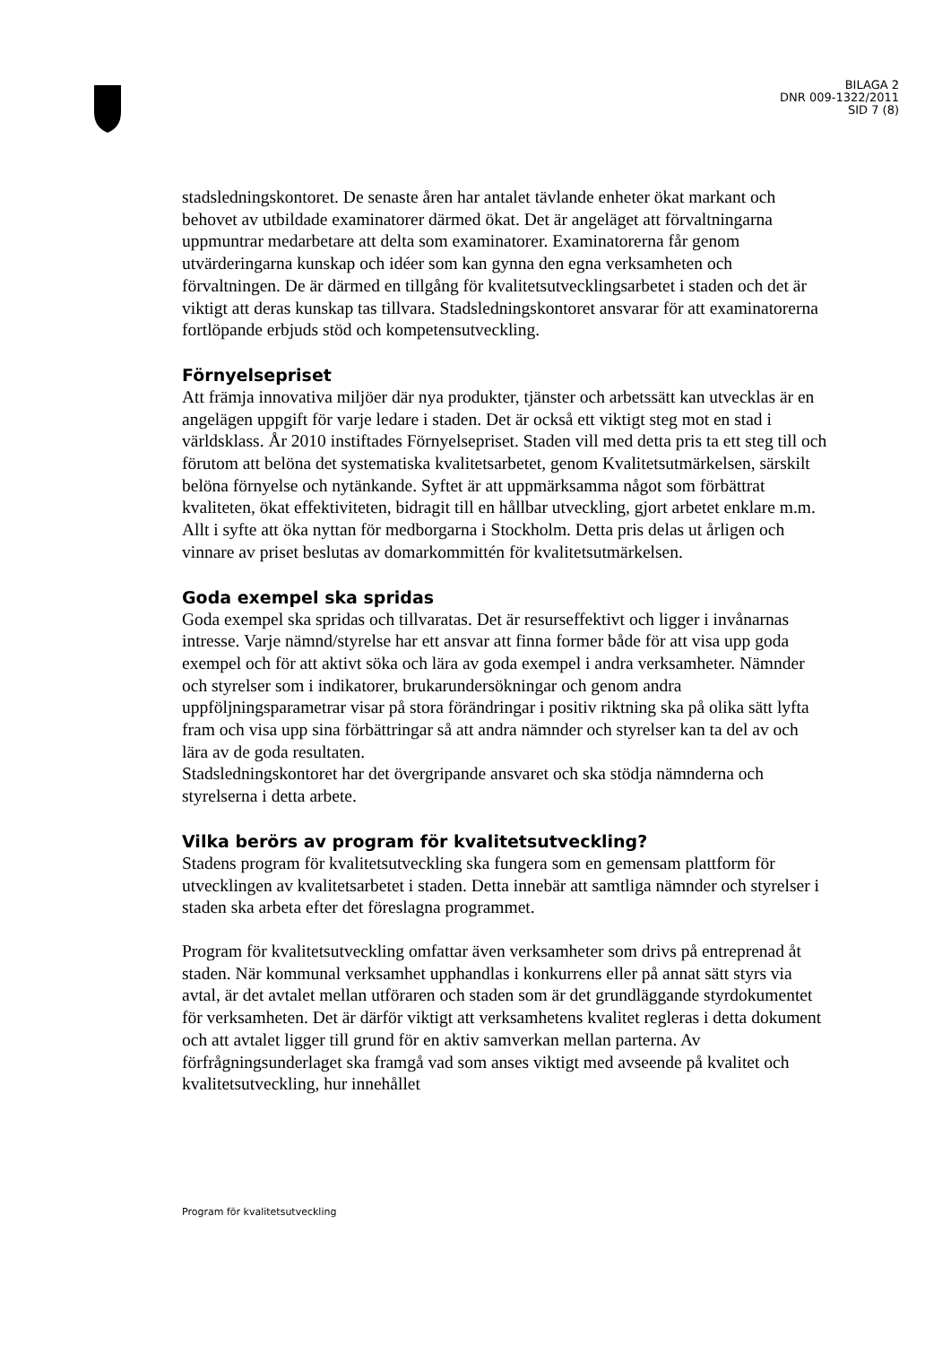BILAGA 2
DNR 009-1322/2011
SID 7 (8)
stadsledningskontoret. De senaste åren har antalet tävlande enheter ökat markant och behovet av utbildade examinatorer därmed ökat. Det är angeläget att förvaltningarna uppmuntrar medarbetare att delta som examinatorer. Examinatorerna får genom utvärderingarna kunskap och idéer som kan gynna den egna verksamheten och förvaltningen. De är därmed en tillgång för kvalitetsutvecklingsarbetet i staden och det är viktigt att deras kunskap tas tillvara. Stadsledningskontoret ansvarar för att examinatorerna fortlöpande erbjuds stöd och kompetensutveckling.
Förnyelsepriset
Att främja innovativa miljöer där nya produkter, tjänster och arbetssätt kan utvecklas är en angelägen uppgift för varje ledare i staden. Det är också ett viktigt steg mot en stad i världsklass. År 2010 instiftades Förnyelsepriset. Staden vill med detta pris ta ett steg till och förutom att belöna det systematiska kvalitetsarbetet, genom Kvalitetsutmärkelsen, särskilt belöna förnyelse och nytänkande. Syftet är att uppmärksamma något som förbättrat kvaliteten, ökat effektiviteten, bidragit till en hållbar utveckling, gjort arbetet enklare m.m. Allt i syfte att öka nyttan för medborgarna i Stockholm. Detta pris delas ut årligen och vinnare av priset beslutas av domarkommittén för kvalitetsutmärkelsen.
Goda exempel ska spridas
Goda exempel ska spridas och tillvaratas. Det är resurseffektivt och ligger i invånarnas intresse. Varje nämnd/styrelse har ett ansvar att finna former både för att visa upp goda exempel och för att aktivt söka och lära av goda exempel i andra verksamheter. Nämnder och styrelser som i indikatorer, brukarundersökningar och genom andra uppföljningsparametrar visar på stora förändringar i positiv riktning ska på olika sätt lyfta fram och visa upp sina förbättringar så att andra nämnder och styrelser kan ta del av och lära av de goda resultaten.
Stadsledningskontoret har det övergripande ansvaret och ska stödja nämnderna och styrelserna i detta arbete.
Vilka berörs av program för kvalitetsutveckling?
Stadens program för kvalitetsutveckling ska fungera som en gemensam plattform för utvecklingen av kvalitetsarbetet i staden. Detta innebär att samtliga nämnder och styrelser i staden ska arbeta efter det föreslagna programmet.
Program för kvalitetsutveckling omfattar även verksamheter som drivs på entreprenad åt staden. När kommunal verksamhet upphandlas i konkurrens eller på annat sätt styrs via avtal, är det avtalet mellan utföraren och staden som är det grundläggande styrdokumentet för verksamheten. Det är därför viktigt att verksamhetens kvalitet regleras i detta dokument och att avtalet ligger till grund för en aktiv samverkan mellan parterna. Av förfrågningsunderlaget ska framgå vad som anses viktigt med avseende på kvalitet och kvalitetsutveckling, hur innehållet
Program för kvalitetsutveckling